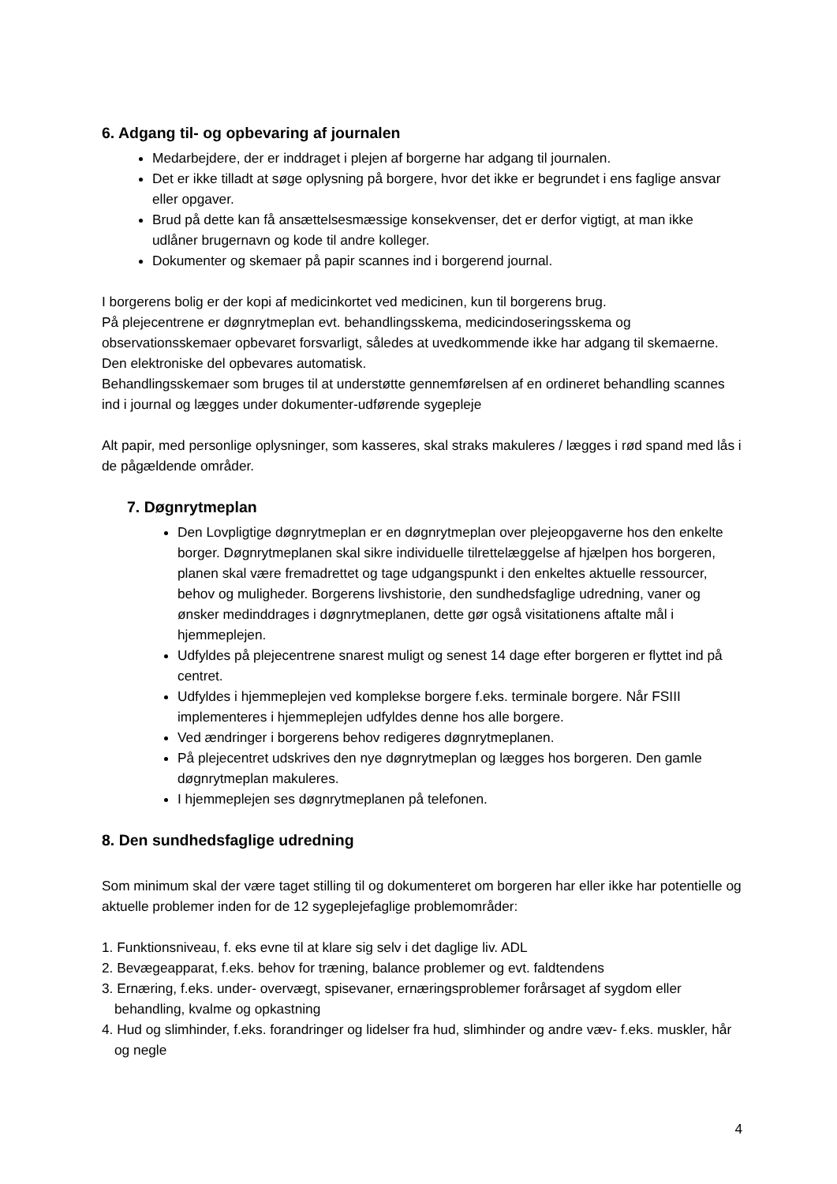6. Adgang til- og opbevaring af journalen
Medarbejdere, der er inddraget i plejen af borgerne har adgang til journalen.
Det er ikke tilladt at søge oplysning på borgere, hvor det ikke er begrundet i ens faglige ansvar eller opgaver.
Brud på dette kan få ansættelsesmæssige konsekvenser, det er derfor vigtigt, at man ikke udlåner brugernavn og kode til andre kolleger.
Dokumenter og skemaer på papir scannes ind i borgerend journal.
I borgerens bolig er der kopi af medicinkortet ved medicinen, kun til borgerens brug.
På plejecentrene er døgnrytmeplan evt. behandlingsskema, medicindoseringsskema og observationsskemaer opbevaret forsvarligt, således at uvedkommende ikke har adgang til skemaerne.
Den elektroniske del opbevares automatisk.
Behandlingsskemaer som bruges til at understøtte gennemførelsen af en ordineret behandling scannes ind i journal og lægges under dokumenter-udførende sygepleje
Alt papir, med personlige oplysninger, som kasseres, skal straks makuleres / lægges i rød spand med lås i de pågældende områder.
7. Døgnrytmeplan
Den Lovpligtige døgnrytmeplan er en døgnrytmeplan over plejeopgaverne hos den enkelte borger. Døgnrytmeplanen skal sikre individuelle tilrettelæggelse af hjælpen hos borgeren, planen skal være fremadrettet og tage udgangspunkt i den enkeltes aktuelle ressourcer, behov og muligheder. Borgerens livshistorie, den sundhedsfaglige udredning, vaner og ønsker medinddrages i døgnrytmeplanen, dette gør også visitationens aftalte mål i hjemmeplejen.
Udfyldes på plejecentrene snarest muligt og senest 14 dage efter borgeren er flyttet ind på centret.
Udfyldes i hjemmeplejen ved komplekse borgere f.eks. terminale borgere. Når FSIII implementeres i hjemmeplejen udfyldes denne hos alle borgere.
Ved ændringer i borgerens behov redigeres døgnrytmeplanen.
På plejecentret udskrives den nye døgnrytmeplan og lægges hos borgeren. Den gamle døgnrytmeplan makuleres.
I hjemmeplejen ses døgnrytmeplanen på telefonen.
8. Den sundhedsfaglige udredning
Som minimum skal der være taget stilling til og dokumenteret om borgeren har eller ikke har potentielle og aktuelle problemer inden for de 12 sygeplejefaglige problemområder:
1. Funktionsniveau, f. eks evne til at klare sig selv i det daglige liv. ADL
2. Bevægeapparat, f.eks. behov for træning, balance problemer og evt. faldtendens
3. Ernæring, f.eks. under- overvægt, spisevaner, ernæringsproblemer forårsaget af sygdom eller behandling, kvalme og opkastning
4. Hud og slimhinder, f.eks. forandringer og lidelser fra hud, slimhinder og andre væv- f.eks. muskler, hår og negle
4